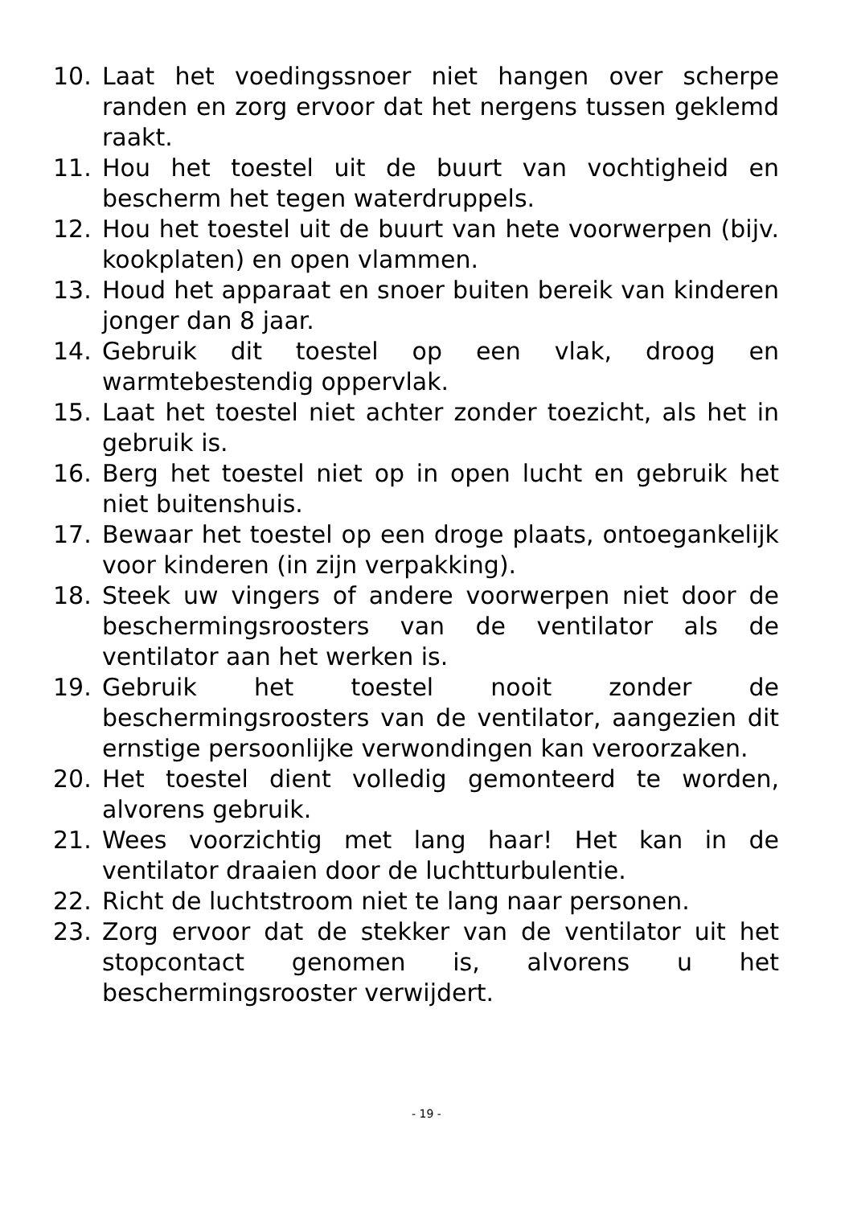10. Laat het voedingssnoer niet hangen over scherpe randen en zorg ervoor dat het nergens tussen geklemd raakt.
11. Hou het toestel uit de buurt van vochtigheid en bescherm het tegen waterdruppels.
12. Hou het toestel uit de buurt van hete voorwerpen (bijv. kookplaten) en open vlammen.
13. Houd het apparaat en snoer buiten bereik van kinderen jonger dan 8 jaar.
14. Gebruik dit toestel op een vlak, droog en warmtebestendig oppervlak.
15. Laat het toestel niet achter zonder toezicht, als het in gebruik is.
16. Berg het toestel niet op in open lucht en gebruik het niet buitenshuis.
17. Bewaar het toestel op een droge plaats, ontoegankelijk voor kinderen (in zijn verpakking).
18. Steek uw vingers of andere voorwerpen niet door de beschermingsroosters van de ventilator als de ventilator aan het werken is.
19. Gebruik het toestel nooit zonder de beschermingsroosters van de ventilator, aangezien dit ernstige persoonlijke verwondingen kan veroorzaken.
20. Het toestel dient volledig gemonteerd te worden, alvorens gebruik.
21. Wees voorzichtig met lang haar! Het kan in de ventilator draaien door de luchtturbulentie.
22. Richt de luchtstroom niet te lang naar personen.
23. Zorg ervoor dat de stekker van de ventilator uit het stopcontact genomen is, alvorens u het beschermingsrooster verwijdert.
- 19 -